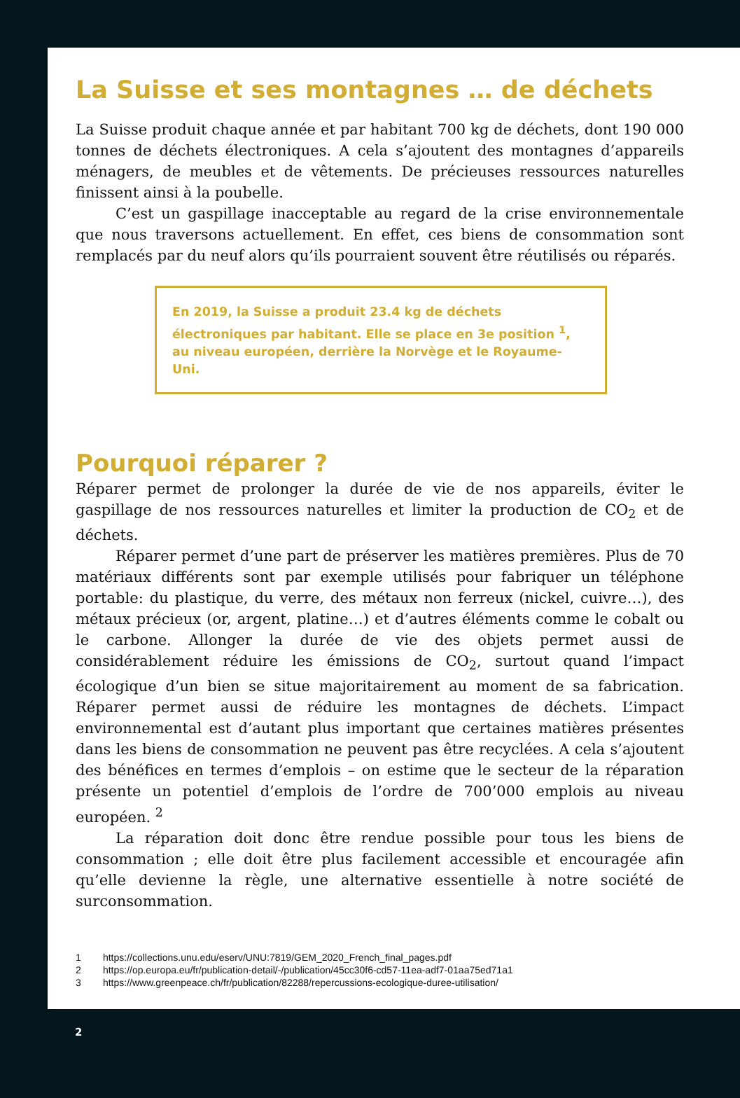La Suisse et ses montagnes … de déchets
La Suisse produit chaque année et par habitant 700 kg de déchets, dont 190 000 tonnes de déchets électroniques. A cela s’ajoutent des montagnes d’appareils ménagers, de meubles et de vêtements. De précieuses ressources naturelles finissent ainsi à la poubelle.
C’est un gaspillage inacceptable au regard de la crise environnementale que nous traversons actuellement. En effet, ces biens de consommation sont remplacés par du neuf alors qu’ils pourraient souvent être réutilisés ou réparés.
En 2019, la Suisse a produit 23.4 kg de déchets électroniques par habitant. Elle se place en 3e position <sup>1</sup>, au niveau européen, derrière la Norvège et le Royaume-Uni.
Pourquoi réparer ?
Réparer permet de prolonger la durée de vie de nos appareils, éviter le gaspillage de nos ressources naturelles et limiter la production de CO<sub>2</sub> et de déchets.
Réparer permet d’une part de préserver les matières premières. Plus de 70 matériaux différents sont par exemple utilisés pour fabriquer un téléphone portable: du plastique, du verre, des métaux non ferreux (nickel, cuivre…), des métaux précieux (or, argent, platine…) et d’autres éléments comme le cobalt ou le carbone. Allonger la durée de vie des objets permet aussi de considérablement réduire les émissions de CO<sub>2</sub>, surtout quand l’impact écologique d’un bien se situe majoritairement au moment de sa fabrication. Réparer permet aussi de réduire les montagnes de déchets. L’impact environnemental est d’autant plus important que certaines matières présentes dans les biens de consommation ne peuvent pas être recyclées. A cela s’ajoutent des bénéfices en termes d’emplois – on estime que le secteur de la réparation présente un potentiel d’emplois de l’ordre de 700’000 emplois au niveau européen. <sup>2</sup>
La réparation doit donc être rendue possible pour tous les biens de consommation ; elle doit être plus facilement accessible et encouragée afin qu’elle devienne la règle, une alternative essentielle à notre société de surconsommation.
1 https://collections.unu.edu/eserv/UNU:7819/GEM_2020_French_final_pages.pdf
2 https://op.europa.eu/fr/publication-detail/-/publication/45cc30f6-cd57-11ea-adf7-01aa75ed71a1
3 https://www.greenpeace.ch/fr/publication/82288/repercussions-ecologique-duree-utilisation/
2